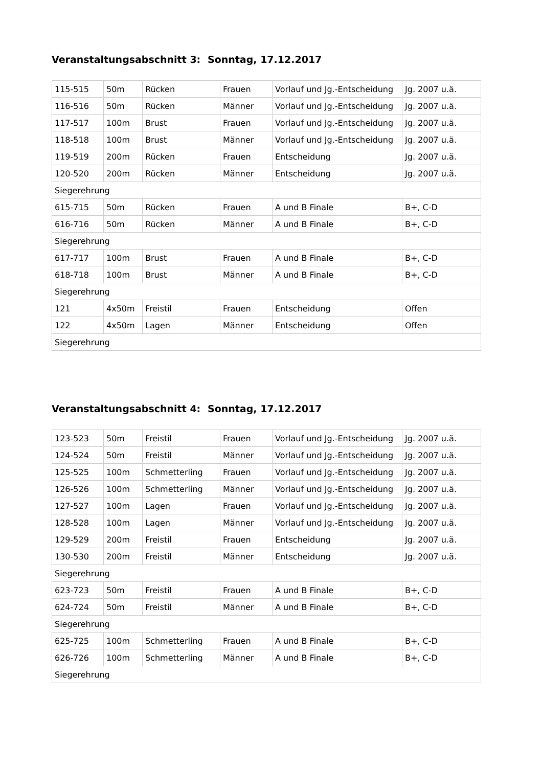Veranstaltungsabschnitt 3: Sonntag, 17.12.2017
| 115-515 | 50m | Rücken | Frauen | Vorlauf und Jg.-Entscheidung | Jg. 2007 u.ä. |
| 116-516 | 50m | Rücken | Männer | Vorlauf und Jg.-Entscheidung | Jg. 2007 u.ä. |
| 117-517 | 100m | Brust | Frauen | Vorlauf und Jg.-Entscheidung | Jg. 2007 u.ä. |
| 118-518 | 100m | Brust | Männer | Vorlauf und Jg.-Entscheidung | Jg. 2007 u.ä. |
| 119-519 | 200m | Rücken | Frauen | Entscheidung | Jg. 2007 u.ä. |
| 120-520 | 200m | Rücken | Männer | Entscheidung | Jg. 2007 u.ä. |
| Siegerehrung | | | | | |
| 615-715 | 50m | Rücken | Frauen | A und B Finale | B+, C-D |
| 616-716 | 50m | Rücken | Männer | A und B Finale | B+, C-D |
| Siegerehrung | | | | | |
| 617-717 | 100m | Brust | Frauen | A und B Finale | B+, C-D |
| 618-718 | 100m | Brust | Männer | A und B Finale | B+, C-D |
| Siegerehrung | | | | | |
| 121 | 4x50m | Freistil | Frauen | Entscheidung | Offen |
| 122 | 4x50m | Lagen | Männer | Entscheidung | Offen |
| Siegerehrung | | | | | |
Veranstaltungsabschnitt 4: Sonntag, 17.12.2017
| 123-523 | 50m | Freistil | Frauen | Vorlauf und Jg.-Entscheidung | Jg. 2007 u.ä. |
| 124-524 | 50m | Freistil | Männer | Vorlauf und Jg.-Entscheidung | Jg. 2007 u.ä. |
| 125-525 | 100m | Schmetterling | Frauen | Vorlauf und Jg.-Entscheidung | Jg. 2007 u.ä. |
| 126-526 | 100m | Schmetterling | Männer | Vorlauf und Jg.-Entscheidung | Jg. 2007 u.ä. |
| 127-527 | 100m | Lagen | Frauen | Vorlauf und Jg.-Entscheidung | Jg. 2007 u.ä. |
| 128-528 | 100m | Lagen | Männer | Vorlauf und Jg.-Entscheidung | Jg. 2007 u.ä. |
| 129-529 | 200m | Freistil | Frauen | Entscheidung | Jg. 2007 u.ä. |
| 130-530 | 200m | Freistil | Männer | Entscheidung | Jg. 2007 u.ä. |
| Siegerehrung | | | | | |
| 623-723 | 50m | Freistil | Frauen | A und B Finale | B+, C-D |
| 624-724 | 50m | Freistil | Männer | A und B Finale | B+, C-D |
| Siegerehrung | | | | | |
| 625-725 | 100m | Schmetterling | Frauen | A und B Finale | B+, C-D |
| 626-726 | 100m | Schmetterling | Männer | A und B Finale | B+, C-D |
| Siegerehrung | | | | | |